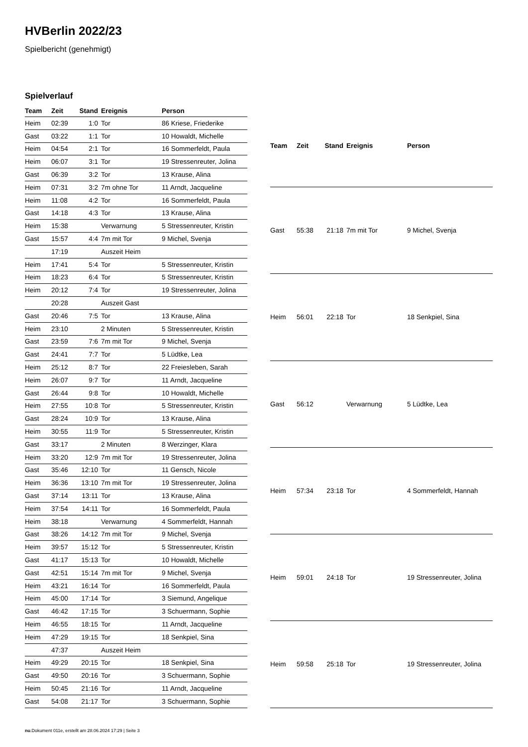HVBerlin 2022/23
Spielbericht (genehmigt)
Spielverlauf
| Team | Zeit | Stand | Ereignis | Person |
| --- | --- | --- | --- | --- |
| Heim | 02:39 | 1:0 | Tor | 86 Kriese, Friederike |
| Gast | 03:22 | 1:1 | Tor | 10 Howaldt, Michelle |
| Heim | 04:54 | 2:1 | Tor | 16 Sommerfeldt, Paula |
| Heim | 06:07 | 3:1 | Tor | 19 Stressenreuter, Jolina |
| Gast | 06:39 | 3:2 | Tor | 13 Krause, Alina |
| Heim | 07:31 | 3:2 | 7m ohne Tor | 11 Arndt, Jacqueline |
| Heim | 11:08 | 4:2 | Tor | 16 Sommerfeldt, Paula |
| Gast | 14:18 | 4:3 | Tor | 13 Krause, Alina |
| Heim | 15:38 | | Verwarnung | 5 Stressenreuter, Kristin |
| Gast | 15:57 | 4:4 | 7m mit Tor | 9 Michel, Svenja |
| | 17:19 | | Auszeit Heim | |
| Heim | 17:41 | 5:4 | Tor | 5 Stressenreuter, Kristin |
| Heim | 18:23 | 6:4 | Tor | 5 Stressenreuter, Kristin |
| Heim | 20:12 | 7:4 | Tor | 19 Stressenreuter, Jolina |
| | 20:28 | | Auszeit Gast | |
| Gast | 20:46 | 7:5 | Tor | 13 Krause, Alina |
| Heim | 23:10 | | 2 Minuten | 5 Stressenreuter, Kristin |
| Gast | 23:59 | 7:6 | 7m mit Tor | 9 Michel, Svenja |
| Gast | 24:41 | 7:7 | Tor | 5 Lüdtke, Lea |
| Heim | 25:12 | 8:7 | Tor | 22 Freiesleben, Sarah |
| Heim | 26:07 | 9:7 | Tor | 11 Arndt, Jacqueline |
| Gast | 26:44 | 9:8 | Tor | 10 Howaldt, Michelle |
| Heim | 27:55 | 10:8 | Tor | 5 Stressenreuter, Kristin |
| Gast | 28:24 | 10:9 | Tor | 13 Krause, Alina |
| Heim | 30:55 | 11:9 | Tor | 5 Stressenreuter, Kristin |
| Gast | 33:17 | | 2 Minuten | 8 Werzinger, Klara |
| Heim | 33:20 | 12:9 | 7m mit Tor | 19 Stressenreuter, Jolina |
| Gast | 35:46 | 12:10 | Tor | 11 Gensch, Nicole |
| Heim | 36:36 | 13:10 | 7m mit Tor | 19 Stressenreuter, Jolina |
| Gast | 37:14 | 13:11 | Tor | 13 Krause, Alina |
| Heim | 37:54 | 14:11 | Tor | 16 Sommerfeldt, Paula |
| Heim | 38:18 | | Verwarnung | 4 Sommerfeldt, Hannah |
| Gast | 38:26 | 14:12 | 7m mit Tor | 9 Michel, Svenja |
| Heim | 39:57 | 15:12 | Tor | 5 Stressenreuter, Kristin |
| Gast | 41:17 | 15:13 | Tor | 10 Howaldt, Michelle |
| Gast | 42:51 | 15:14 | 7m mit Tor | 9 Michel, Svenja |
| Heim | 43:21 | 16:14 | Tor | 16 Sommerfeldt, Paula |
| Heim | 45:00 | 17:14 | Tor | 3 Siemund, Angelique |
| Gast | 46:42 | 17:15 | Tor | 3 Schuermann, Sophie |
| Heim | 46:55 | 18:15 | Tor | 11 Arndt, Jacqueline |
| Heim | 47:29 | 19:15 | Tor | 18 Senkpiel, Sina |
| | 47:37 | | Auszeit Heim | |
| Heim | 49:29 | 20:15 | Tor | 18 Senkpiel, Sina |
| Gast | 49:50 | 20:16 | Tor | 3 Schuermann, Sophie |
| Heim | 50:45 | 21:16 | Tor | 11 Arndt, Jacqueline |
| Gast | 54:08 | 21:17 | Tor | 3 Schuermann, Sophie |
| Team | Zeit | Stand | Ereignis | Person |
| --- | --- | --- | --- | --- |
| Gast | 55:38 | 21:18 | 7m mit Tor | 9 Michel, Svenja |
| Heim | 56:01 | 22:18 | Tor | 18 Senkpiel, Sina |
| Gast | 56:12 | | Verwarnung | 5 Lüdtke, Lea |
| Heim | 57:34 | 23:18 | Tor | 4 Sommerfeldt, Hannah |
| Heim | 59:01 | 24:18 | Tor | 19 Stressenreuter, Jolina |
| Heim | 59:58 | 25:18 | Tor | 19 Stressenreuter, Jolina |
nu.Dokument 011e, erstellt am 28.06.2024 17:29 | Seite 3